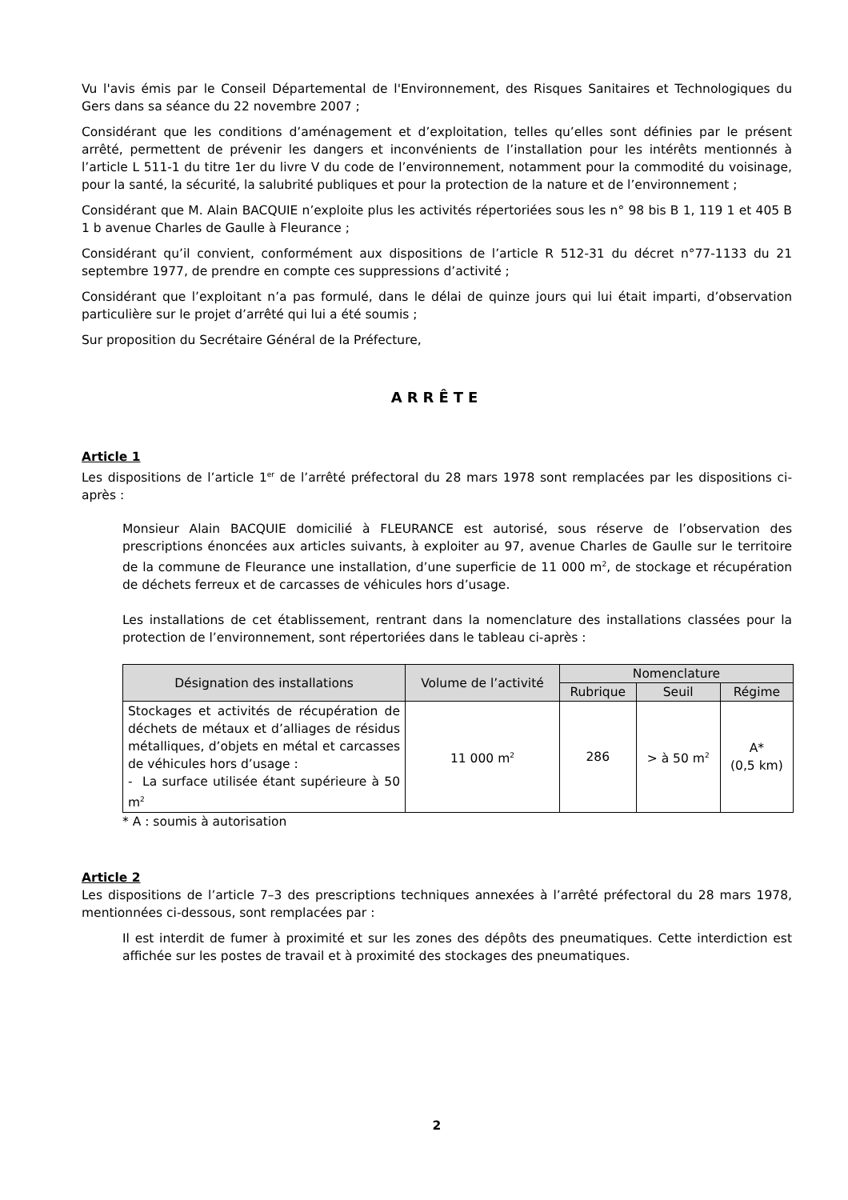Vu l'avis émis par le Conseil Départemental de l'Environnement, des Risques Sanitaires et Technologiques du Gers dans sa séance du 22 novembre 2007 ;
Considérant que les conditions d’aménagement et d’exploitation, telles qu’elles sont définies par le présent arrêté, permettent de prévenir les dangers et inconvénients de l’installation pour les intérêts mentionnés à l’article L 511-1 du titre 1er du livre V du code de l’environnement, notamment pour la commodité du voisinage, pour la santé, la sécurité, la salubrité publiques et pour la protection de la nature et de l’environnement ;
Considérant que M. Alain BACQUIE n’exploite plus les activités répertoriées sous les n° 98 bis B 1, 119 1 et 405 B 1 b avenue Charles de Gaulle à Fleurance ;
Considérant qu’il convient, conformément aux dispositions de l’article R 512-31 du décret n°77-1133 du 21 septembre 1977, de prendre en compte ces suppressions d’activité ;
Considérant que l’exploitant n’a pas formulé, dans le délai de quinze jours qui lui était imparti, d’observation particulière sur le projet d’arrêté qui lui a été soumis ;
Sur proposition du Secrétaire Général de la Préfecture,
ARRÊTE
Article 1
Les dispositions de l’article 1<sup>er</sup> de l’arrêté préfectoral du 28 mars 1978 sont remplacées par les dispositions ci-après :
Monsieur Alain BACQUIE domicilié à FLEURANCE est autorisé, sous réserve de l’observation des prescriptions énoncées aux articles suivants, à exploiter au 97, avenue Charles de Gaulle sur le territoire de la commune de Fleurance une installation, d’une superficie de 11 000 m<sup>2</sup>, de stockage et récupération de déchets ferreux et de carcasses de véhicules hors d’usage.
Les installations de cet établissement, rentrant dans la nomenclature des installations classées pour la protection de l’environnement, sont répertoriées dans le tableau ci-après :
| Désignation des installations | Volume de l’activité | Nomenclature | | |
| --- | --- | --- | --- | --- |
| | | Rubrique | Seuil | Régime |
| Stockages et activités de récupération de déchets de métaux et d’alliages de résidus métalliques, d’objets en métal et carcasses de véhicules hors d’usage : - La surface utilisée étant supérieure à 50 m<sup>2</sup> | 11 000 m<sup>2</sup> | 286 | > à 50 m<sup>2</sup> | A* (0,5 km) |
* A : soumis à autorisation
Article 2
Les dispositions de l’article 7–3 des prescriptions techniques annexées à l’arrêté préfectoral du 28 mars 1978, mentionnées ci-dessous, sont remplacées par :
Il est interdit de fumer à proximité et sur les zones des dépôts des pneumatiques. Cette interdiction est affichée sur les postes de travail et à proximité des stockages des pneumatiques.
2